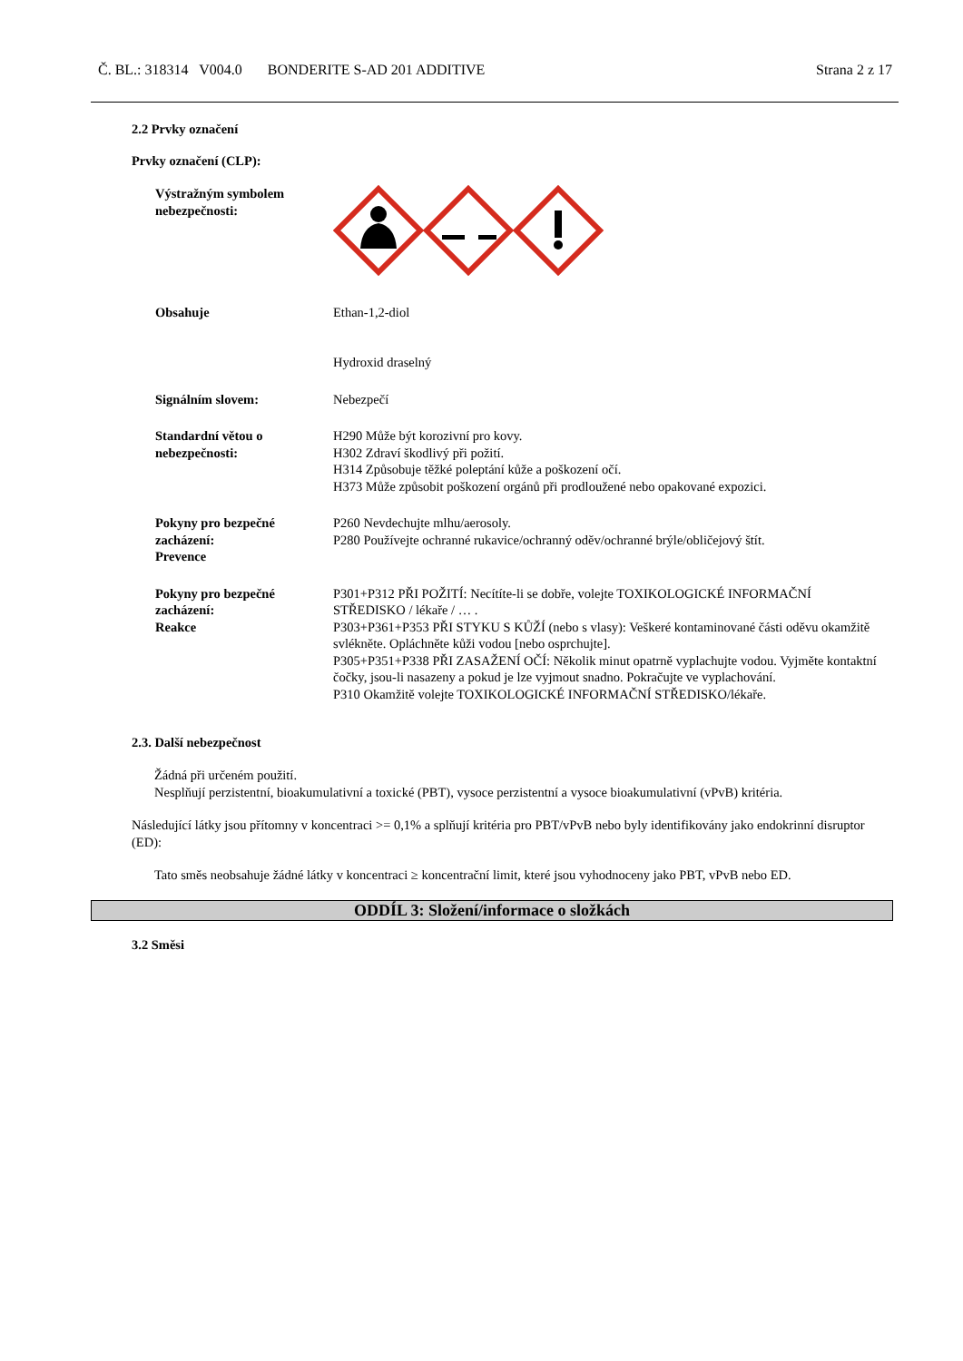Č. BL.: 318314 V004.0 BONDERITE S-AD 201 ADDITIVE Strana 2 z 17
2.2 Prvky označení
Prvky označení (CLP):
Výstražným symbolem nebezpečnosti:
Obsahuje Ethan-1,2-diol
Hydroxid draselný
Signálním slovem: Nebezpečí
Standardní větou o nebezpečnosti:
H290 Může být korozivní pro kovy.
H302 Zdraví škodlivý při požití.
H314 Způsobuje těžké poleptání kůže a poškození očí.
H373 Může způsobit poškození orgánů při prodloužené nebo opakované expozici.
Pokyny pro bezpečné zacházení:
Prevence
P260 Nevdechujte mlhu/aerosoly.
P280 Používejte ochranné rukavice/ochranný oděv/ochranné brýle/obličejový štít.
Pokyny pro bezpečné zacházení:
Reakce
P301+P312 PŘI POŽITÍ: Necítíte-li se dobře, volejte TOXIKOLOGICKÉ INFORMAČNÍ STŘEDISKO / lékaře / … .
P303+P361+P353 PŘI STYKU S KŮŽÍ (nebo s vlasy): Veškeré kontaminované části oděvu okamžitě svlékněte. Opláchněte kůži vodou [nebo osprchujte].
P305+P351+P338 PŘI ZASAŽENÍ OČÍ: Několik minut opatrně vyplachujte vodou. Vyjměte kontaktní čočky, jsou-li nasazeny a pokud je lze vyjmout snadno. Pokračujte ve vyplachování.
P310 Okamžitě volejte TOXIKOLOGICKÉ INFORMAČNÍ STŘEDISKO/lékaře.
2.3. Další nebezpečnost
Žádná při určeném použití.
Nesplňují perzistentní, bioakumulativní a toxické (PBT), vysoce perzistentní a vysoce bioakumulativní (vPvB) kritéria.
Následující látky jsou přítomny v koncentraci >= 0,1% a splňují kritéria pro PBT/vPvB nebo byly identifikovány jako endokrinní disruptor (ED):
Tato směs neobsahuje žádné látky v koncentraci ≥ koncentrační limit, které jsou vyhodnoceny jako PBT, vPvB nebo ED.
ODDÍL 3: Složení/informace o složkách
3.2 Směsi